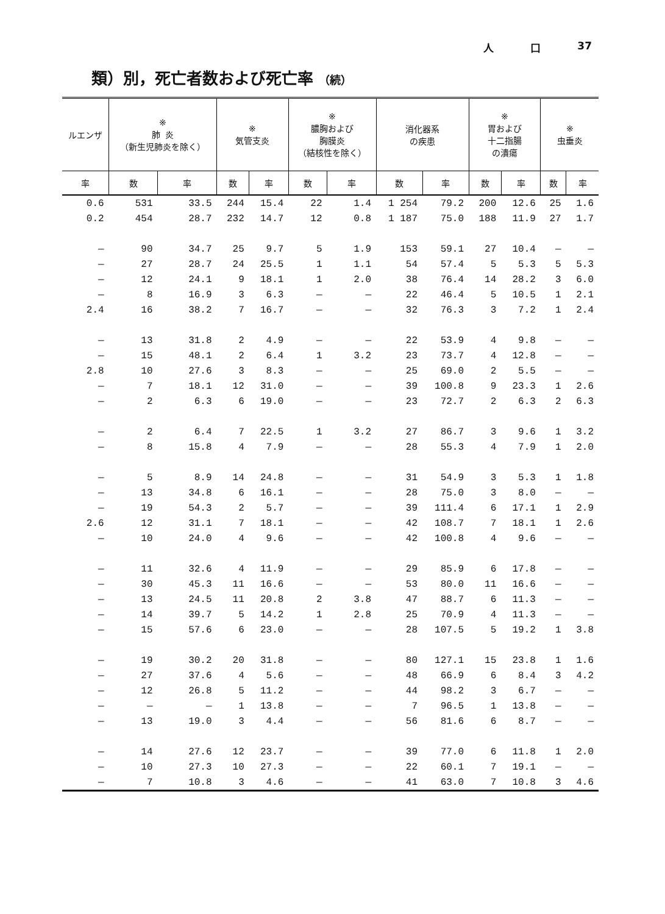人 口 37
類）別，死亡者数および死亡率 （続）
| ルエンザ | ※ 肺 炎 （新生児肺炎を除く） | | ※ 気管支炎 | | ※ 膿胸および 胸膜炎 （結核性を除く） | | 消化器系 の疾患 | | ※ 胃および 十二指腸 の潰瘍 | | ※ 虫垂炎 | |
| --- | --- | --- | --- | --- | --- | --- | --- | --- | --- | --- | --- | --- |
| 率 | 数 | 率 | 数 | 率 | 数 | 率 | 数 | 率 | 数 | 率 | 数 | 率 |
| 0.6 | 531 | 33.5 | 244 | 15.4 | 22 | 1.4 | 1 254 | 79.2 | 200 | 12.6 | 25 | 1.6 |
| 0.2 | 454 | 28.7 | 232 | 14.7 | 12 | 0.8 | 1 187 | 75.0 | 188 | 11.9 | 27 | 1.7 |
| — | 90 | 34.7 | 25 | 9.7 | 5 | 1.9 | 153 | 59.1 | 27 | 10.4 | — | — |
| — | 27 | 28.7 | 24 | 25.5 | 1 | 1.1 | 54 | 57.4 | 5 | 5.3 | 5 | 5.3 |
| — | 12 | 24.1 | 9 | 18.1 | 1 | 2.0 | 38 | 76.4 | 14 | 28.2 | 3 | 6.0 |
| — | 8 | 16.9 | 3 | 6.3 | — | — | 22 | 46.4 | 5 | 10.5 | 1 | 2.1 |
| 2.4 | 16 | 38.2 | 7 | 16.7 | — | — | 32 | 76.3 | 3 | 7.2 | 1 | 2.4 |
| — | 13 | 31.8 | 2 | 4.9 | — | — | 22 | 53.9 | 4 | 9.8 | — | — |
| — | 15 | 48.1 | 2 | 6.4 | 1 | 3.2 | 23 | 73.7 | 4 | 12.8 | — | — |
| 2.8 | 10 | 27.6 | 3 | 8.3 | — | — | 25 | 69.0 | 2 | 5.5 | — | — |
| — | 7 | 18.1 | 12 | 31.0 | — | — | 39 | 100.8 | 9 | 23.3 | 1 | 2.6 |
| — | 2 | 6.3 | 6 | 19.0 | — | — | 23 | 72.7 | 2 | 6.3 | 2 | 6.3 |
| — | 2 | 6.4 | 7 | 22.5 | 1 | 3.2 | 27 | 86.7 | 3 | 9.6 | 1 | 3.2 |
| — | 8 | 15.8 | 4 | 7.9 | — | — | 28 | 55.3 | 4 | 7.9 | 1 | 2.0 |
| — | 5 | 8.9 | 14 | 24.8 | — | — | 31 | 54.9 | 3 | 5.3 | 1 | 1.8 |
| — | 13 | 34.8 | 6 | 16.1 | — | — | 28 | 75.0 | 3 | 8.0 | — | — |
| — | 19 | 54.3 | 2 | 5.7 | — | — | 39 | 111.4 | 6 | 17.1 | 1 | 2.9 |
| 2.6 | 12 | 31.1 | 7 | 18.1 | — | — | 42 | 108.7 | 7 | 18.1 | 1 | 2.6 |
| — | 10 | 24.0 | 4 | 9.6 | — | — | 42 | 100.8 | 4 | 9.6 | — | — |
| — | 11 | 32.6 | 4 | 11.9 | — | — | 29 | 85.9 | 6 | 17.8 | — | — |
| — | 30 | 45.3 | 11 | 16.6 | — | — | 53 | 80.0 | 11 | 16.6 | — | — |
| — | 13 | 24.5 | 11 | 20.8 | 2 | 3.8 | 47 | 88.7 | 6 | 11.3 | — | — |
| — | 14 | 39.7 | 5 | 14.2 | 1 | 2.8 | 25 | 70.9 | 4 | 11.3 | — | — |
| — | 15 | 57.6 | 6 | 23.0 | — | — | 28 | 107.5 | 5 | 19.2 | 1 | 3.8 |
| — | 19 | 30.2 | 20 | 31.8 | — | — | 80 | 127.1 | 15 | 23.8 | 1 | 1.6 |
| — | 27 | 37.6 | 4 | 5.6 | — | — | 48 | 66.9 | 6 | 8.4 | 3 | 4.2 |
| — | 12 | 26.8 | 5 | 11.2 | — | — | 44 | 98.2 | 3 | 6.7 | — | — |
| — | — | — | 1 | 13.8 | — | — | 7 | 96.5 | 1 | 13.8 | — | — |
| — | 13 | 19.0 | 3 | 4.4 | — | — | 56 | 81.6 | 6 | 8.7 | — | — |
| — | 14 | 27.6 | 12 | 23.7 | — | — | 39 | 77.0 | 6 | 11.8 | 1 | 2.0 |
| — | 10 | 27.3 | 10 | 27.3 | — | — | 22 | 60.1 | 7 | 19.1 | — | — |
| — | 7 | 10.8 | 3 | 4.6 | — | — | 41 | 63.0 | 7 | 10.8 | 3 | 4.6 |